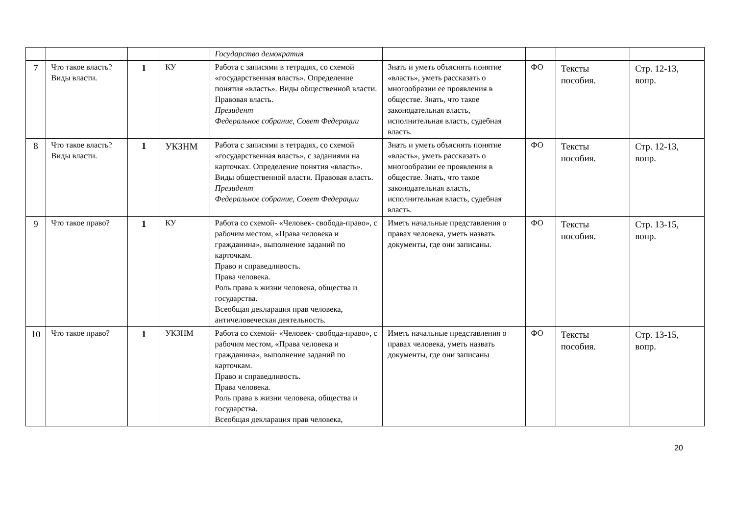| | | | | Государство демократия | | | | |
| 7 | Что такое власть? Виды власти. | 1 | КУ | Работа с записями в тетрадях, со схемой «государственная власть». Определение понятия «власть». Виды общественной власти. Правовая власть. Президент Федеральное собрание, Совет Федерации | Знать и уметь объяснять понятие «власть», уметь рассказать о многообразии ее проявления в обществе. Знать, что такое законодательная власть, исполнительная власть, судебная власть. | ФО | Тексты пособия. | Стр. 12-13, вопр. |
| 8 | Что такое власть? Виды власти. | 1 | УКЗНМ | Работа с записями в тетрадях, со схемой «государственная власть», с заданиями на карточках. Определение понятия «власть». Виды общественной власти. Правовая власть. Президент Федеральное собрание, Совет Федерации | Знать и уметь объяснять понятие «власть», уметь рассказать о многообразии ее проявления в обществе. Знать, что такое законодательная власть, исполнительная власть, судебная власть. | ФО | Тексты пособия. | Стр. 12-13, вопр. |
| 9 | Что такое право? | 1 | КУ | Работа со схемой- «Человек- свобода-право», с рабочим местом, «Права человека и гражданина», выполнение заданий по карточкам. Право и справедливость. Права человека. Роль права в жизни человека, общества и государства. Всеобщая декларация прав человека, античеловеческая деятельность. | Иметь начальные представления о правах человека, уметь назвать документы, где они записаны. | ФО | Тексты пособия. | Стр. 13-15, вопр. |
| 10 | Что такое право? | 1 | УКЗНМ | Работа со схемой- «Человек- свобода-право», с рабочим местом, «Права человека и гражданина», выполнение заданий по карточкам. Право и справедливость. Права человека. Роль права в жизни человека, общества и государства. Всеобщая декларация прав человека, | Иметь начальные представления о правах человека, уметь назвать документы, где они записаны | ФО | Тексты пособия. | Стр. 13-15, вопр. |
20